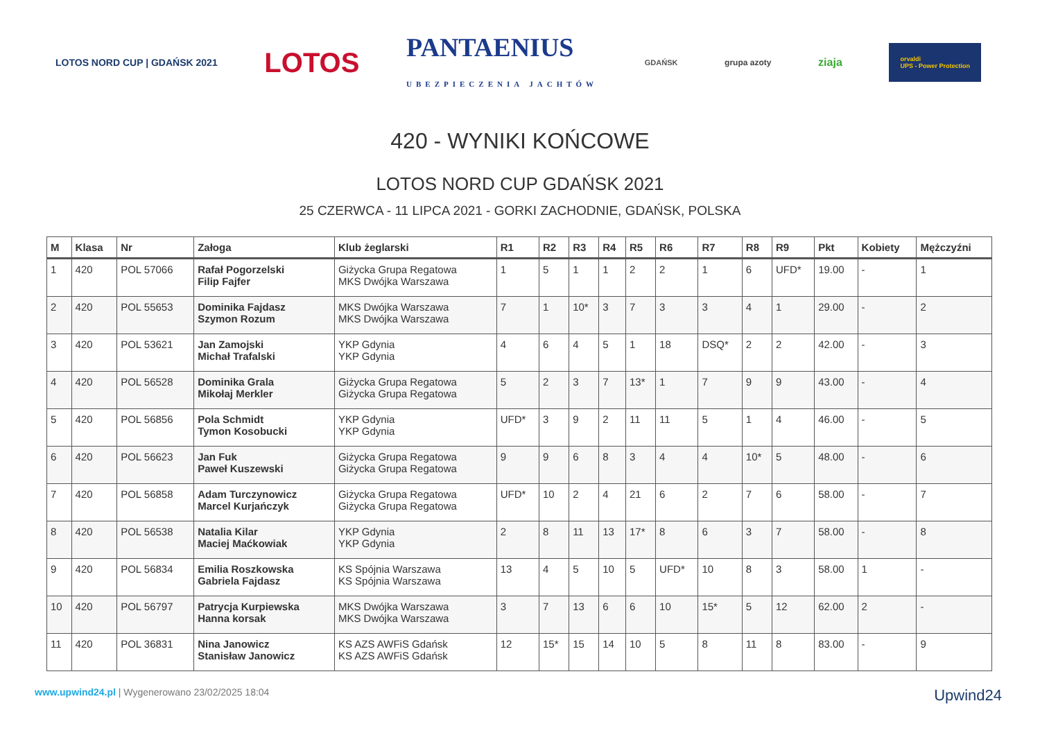LOTOS NORD CUP | GDAŃSK 2021 LOTOS PANTAENIUS
UBEZPIECZENIA JACHTÓW GDAŃSK grupa azoty ziaja orvaldi
UPS - Power Protection
420 - WYNIKI KOŃCOWE
LOTOS NORD CUP GDAŃSK 2021
25 CZERWCA - 11 LIPCA 2021 - GORKI ZACHODNIE, GDAŃSK, POLSKA
| M | Klasa | Nr | Załoga | Klub żeglarski | R1 | R2 | R3 | R4 | R5 | R6 | R7 | R8 | R9 | Pkt | Kobiety | Mężczyźni |
| --- | --- | --- | --- | --- | --- | --- | --- | --- | --- | --- | --- | --- | --- | --- | --- | --- |
| 1 | 420 | POL 57066 | Rafał Pogorzelski Filip Fajfer | Giżycka Grupa Regatowa MKS Dwójka Warszawa | 1 | 5 | 1 | 1 | 2 | 2 | 1 | 6 | UFD* | 19.00 | - | 1 |
| 2 | 420 | POL 55653 | Dominika Fajdasz Szymon Rozum | MKS Dwójka Warszawa MKS Dwójka Warszawa | 7 | 1 | 10* | 3 | 7 | 3 | 3 | 4 | 1 | 29.00 | - | 2 |
| 3 | 420 | POL 53621 | Jan Zamojski Michał Trafalski | YKP Gdynia YKP Gdynia | 4 | 6 | 4 | 5 | 1 | 18 | DSQ* | 2 | 2 | 42.00 | - | 3 |
| 4 | 420 | POL 56528 | Dominika Grala Mikołaj Merkler | Giżycka Grupa Regatowa Giżycka Grupa Regatowa | 5 | 2 | 3 | 7 | 13* | 1 | 7 | 9 | 9 | 43.00 | - | 4 |
| 5 | 420 | POL 56856 | Pola Schmidt Tymon Kosobucki | YKP Gdynia YKP Gdynia | UFD* | 3 | 9 | 2 | 11 | 11 | 5 | 1 | 4 | 46.00 | - | 5 |
| 6 | 420 | POL 56623 | Jan Fuk Paweł Kuszewski | Giżycka Grupa Regatowa Giżycka Grupa Regatowa | 9 | 9 | 6 | 8 | 3 | 4 | 4 | 10* | 5 | 48.00 | - | 6 |
| 7 | 420 | POL 56858 | Adam Turczynowicz Marcel Kurjańczyk | Giżycka Grupa Regatowa Giżycka Grupa Regatowa | UFD* | 10 | 2 | 4 | 21 | 6 | 2 | 7 | 6 | 58.00 | - | 7 |
| 8 | 420 | POL 56538 | Natalia Kilar Maciej Maćkowiak | YKP Gdynia YKP Gdynia | 2 | 8 | 11 | 13 | 17* | 8 | 6 | 3 | 7 | 58.00 | - | 8 |
| 9 | 420 | POL 56834 | Emilia Roszkowska Gabriela Fajdasz | KS Spójnia Warszawa KS Spójnia Warszawa | 13 | 4 | 5 | 10 | 5 | UFD* | 10 | 8 | 3 | 58.00 | 1 | - |
| 10 | 420 | POL 56797 | Patrycja Kurpiewska Hanna korsak | MKS Dwójka Warszawa MKS Dwójka Warszawa | 3 | 7 | 13 | 6 | 6 | 10 | 15* | 5 | 12 | 62.00 | 2 | - |
| 11 | 420 | POL 36831 | Nina Janowicz Stanisław Janowicz | KS AZS AWFiS Gdańsk KS AZS AWFiS Gdańsk | 12 | 15* | 15 | 14 | 10 | 5 | 8 | 11 | 8 | 83.00 | - | 9 |
www.upwind24.pl | Wygenerowano 23/02/2025 18:04
Upwind24